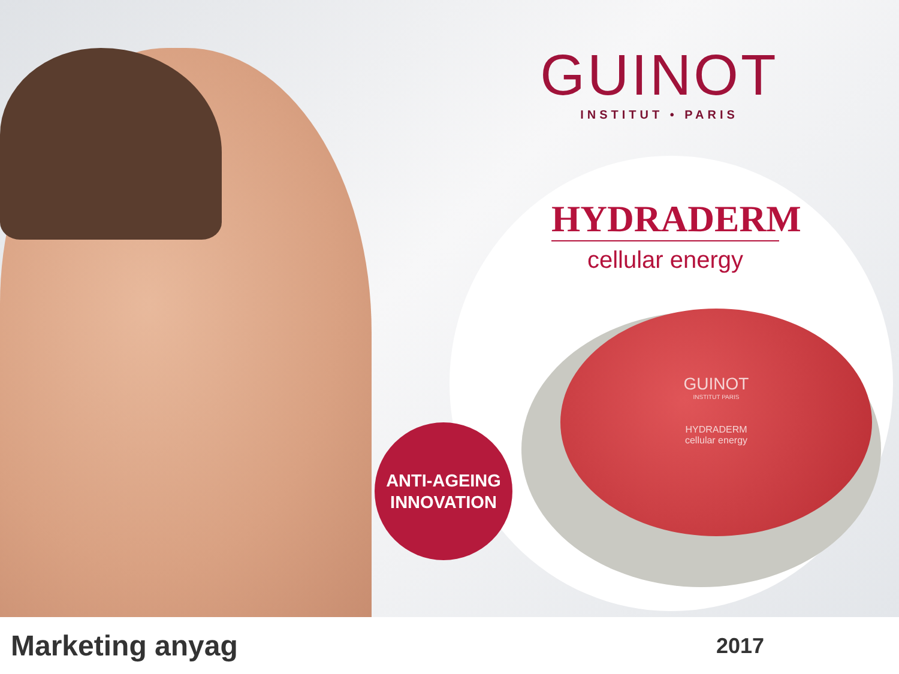GUINOT
INSTITUT • PARIS
HYDRADERM
cellular energy
GUINOT
INSTITUT PARIS
HYDRADERM
cellular energy
ANTI-AGEING
INNOVATION
Marketing anyag
2017